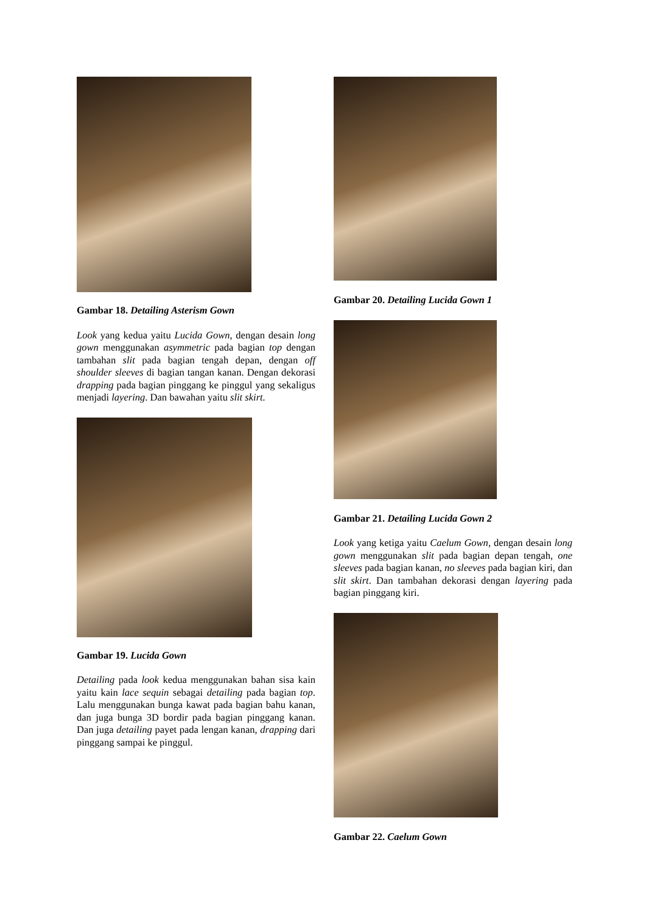Gambar 18. Detailing Asterism Gown
Look yang kedua yaitu Lucida Gown, dengan desain long gown menggunakan asymmetric pada bagian top dengan tambahan slit pada bagian tengah depan, dengan off shoulder sleeves di bagian tangan kanan. Dengan dekorasi drapping pada bagian pinggang ke pinggul yang sekaligus menjadi layering. Dan bawahan yaitu slit skirt.
Gambar 19. Lucida Gown
Detailing pada look kedua menggunakan bahan sisa kain yaitu kain lace sequin sebagai detailing pada bagian top. Lalu menggunakan bunga kawat pada bagian bahu kanan, dan juga bunga 3D bordir pada bagian pinggang kanan. Dan juga detailing payet pada lengan kanan, drapping dari pinggang sampai ke pinggul.
Gambar 20. Detailing Lucida Gown 1
Gambar 21. Detailing Lucida Gown 2
Look yang ketiga yaitu Caelum Gown, dengan desain long gown menggunakan slit pada bagian depan tengah, one sleeves pada bagian kanan, no sleeves pada bagian kiri, dan slit skirt. Dan tambahan dekorasi dengan layering pada bagian pinggang kiri.
Gambar 22. Caelum Gown